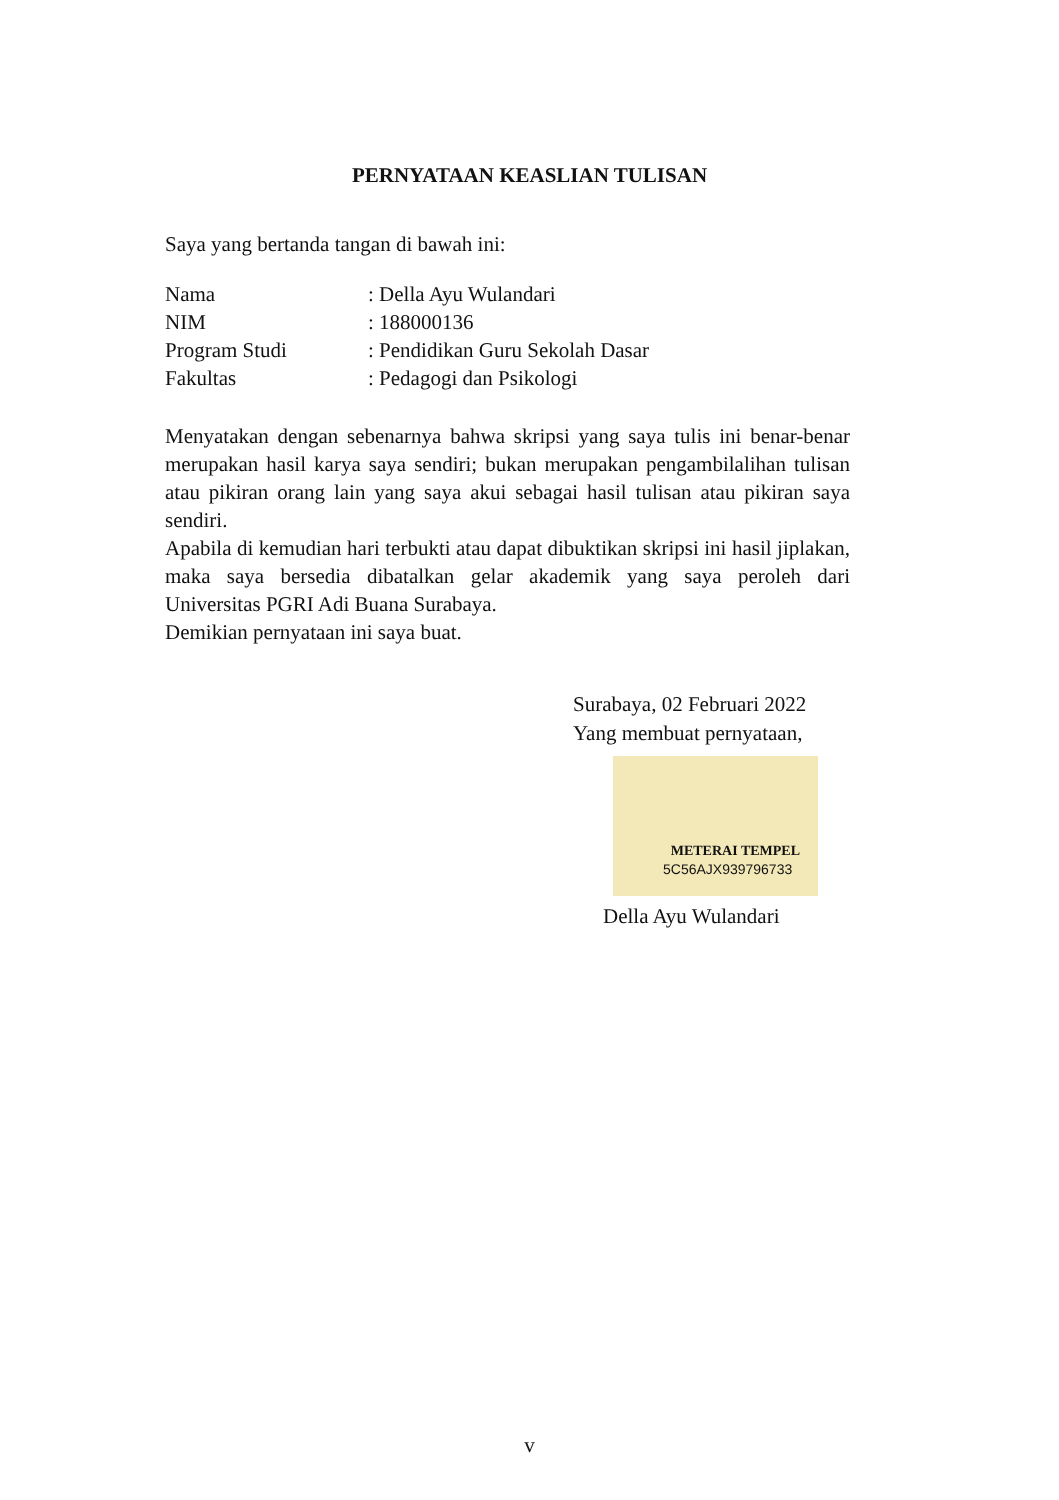PERNYATAAN KEASLIAN TULISAN
Saya yang bertanda tangan di bawah ini:
| Nama | : Della Ayu Wulandari |
| NIM | : 188000136 |
| Program Studi | : Pendidikan Guru Sekolah Dasar |
| Fakultas | : Pedagogi dan Psikologi |
Menyatakan dengan sebenarnya bahwa skripsi yang saya tulis ini benar-benar merupakan hasil karya saya sendiri; bukan merupakan pengambilalihan tulisan atau pikiran orang lain yang saya akui sebagai hasil tulisan atau pikiran saya sendiri.
Apabila di kemudian hari terbukti atau dapat dibuktikan skripsi ini hasil jiplakan, maka saya bersedia dibatalkan gelar akademik yang saya peroleh dari Universitas PGRI Adi Buana Surabaya.
Demikian pernyataan ini saya buat.
Surabaya, 02 Februari 2022
Yang membuat pernyataan,
METERAI TEMPEL
5C56AJX939796733
Della Ayu Wulandari
v